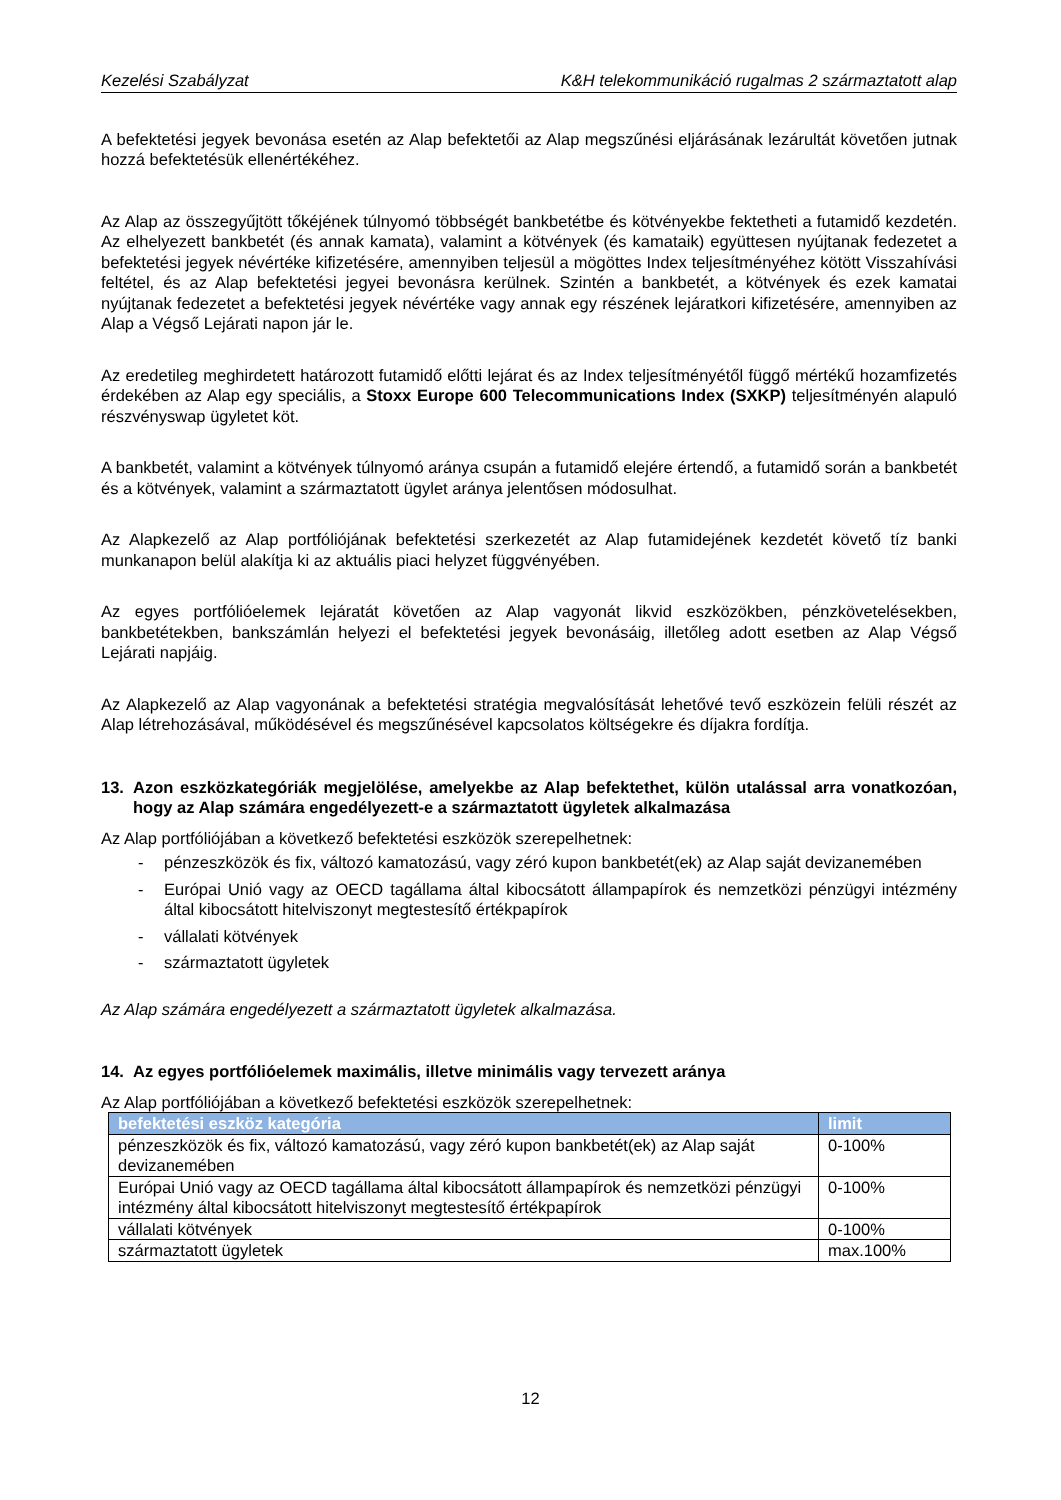Kezelési Szabályzat K&H telekommunikáció rugalmas 2 származtatott alap
A befektetési jegyek bevonása esetén az Alap befektetői az Alap megszűnési eljárásának lezárultát követően jutnak hozzá befektetésük ellenértékéhez.
Az Alap az összegyűjtött tőkéjének túlnyomó többségét bankbetétbe és kötvényekbe fektetheti a futamidő kezdetén. Az elhelyezett bankbetét (és annak kamata), valamint a kötvények (és kamataik) együttesen nyújtanak fedezetet a befektetési jegyek névértéke kifizetésére, amennyiben teljesül a mögöttes Index teljesítményéhez kötött Visszahívási feltétel, és az Alap befektetési jegyei bevonásra kerülnek. Szintén a bankbetét, a kötvények és ezek kamatai nyújtanak fedezetet a befektetési jegyek névértéke vagy annak egy részének lejáratkori kifizetésére, amennyiben az Alap a Végső Lejárati napon jár le.
Az eredetileg meghirdetett határozott futamidő előtti lejárat és az Index teljesítményétől függő mértékű hozamfizetés érdekében az Alap egy speciális, a Stoxx Europe 600 Telecommunications Index (SXKP) teljesítményén alapuló részvényswap ügyletet köt.
A bankbetét, valamint a kötvények túlnyomó aránya csupán a futamidő elejére értendő, a futamidő során a bankbetét és a kötvények, valamint a származtatott ügylet aránya jelentősen módosulhat.
Az Alapkezelő az Alap portfóliójának befektetési szerkezetét az Alap futamidejének kezdetét követő tíz banki munkanapon belül alakítja ki az aktuális piaci helyzet függvényében.
Az egyes portfólióelemek lejáratát követően az Alap vagyonát likvid eszközökben, pénzkövetelésekben, bankbetétekben, bankszámlán helyezi el befektetési jegyek bevonásáig, illetőleg adott esetben az Alap Végső Lejárati napjáig.
Az Alapkezelő az Alap vagyonának a befektetési stratégia megvalósítását lehetővé tevő eszközein felüli részét az Alap létrehozásával, működésével és megszűnésével kapcsolatos költségekre és díjakra fordítja.
13. Azon eszközkategóriák megjelölése, amelyekbe az Alap befektethet, külön utalással arra vonatkozóan, hogy az Alap számára engedélyezett-e a származtatott ügyletek alkalmazása
Az Alap portfóliójában a következő befektetési eszközök szerepelhetnek:
- pénzeszközök és fix, változó kamatozású, vagy zéró kupon bankbetét(ek) az Alap saját devizanemében
- Európai Unió vagy az OECD tagállama által kibocsátott állampapírok és nemzetközi pénzügyi intézmény által kibocsátott hitelviszonyt megtestesítő értékpapírok
- vállalati kötvények
- származtatott ügyletek
Az Alap számára engedélyezett a származtatott ügyletek alkalmazása.
14. Az egyes portfólióelemek maximális, illetve minimális vagy tervezett aránya
Az Alap portfóliójában a következő befektetési eszközök szerepelhetnek:
| befektetési eszköz kategória | limit |
| --- | --- |
| pénzeszközök és fix, változó kamatozású, vagy zéró kupon bankbetét(ek) az Alap saját devizanemében | 0-100% |
| Európai Unió vagy az OECD tagállama által kibocsátott állampapírok és nemzetközi pénzügyi intézmény által kibocsátott hitelviszonyt megtestesítő értékpapírok | 0-100% |
| vállalati kötvények | 0-100% |
| származtatott ügyletek | max.100% |
12